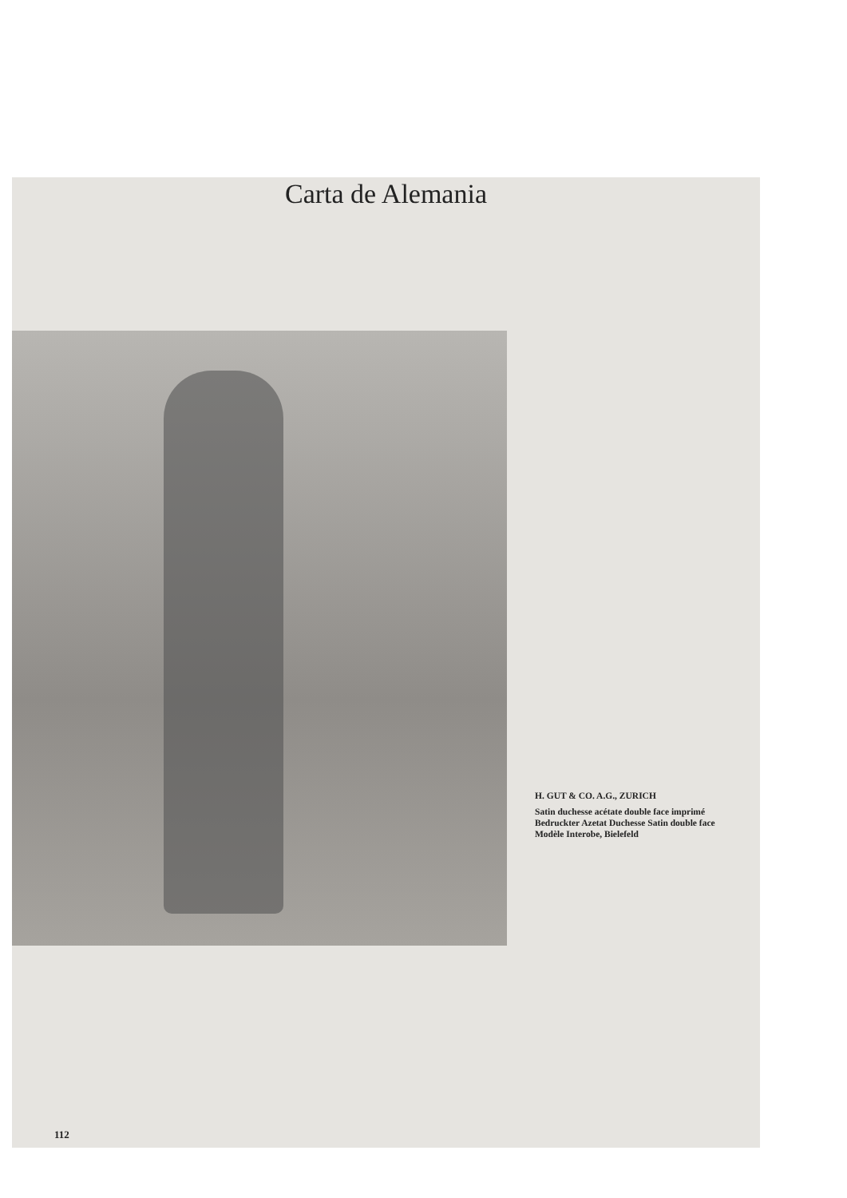Carta de Alemania
H. GUT & CO. A.G., ZURICH
Satin duchesse acétate double face imprimé
Bedruckter Azetat Duchesse Satin double face
Modèle Interobe, Bielefeld
112